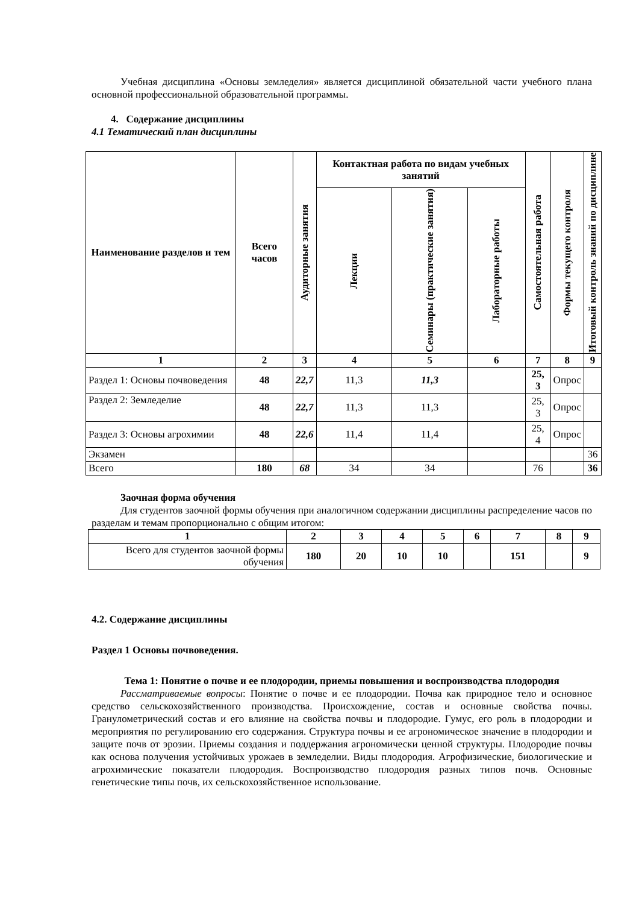Учебная дисциплина «Основы земледелия» является дисциплиной обязательной части учебного плана основной профессиональной образовательной программы.
4. Содержание дисциплины
4.1 Тематический план дисциплины
| Наименование разделов и тем | Всего часов | Аудиторные занятия | Контактная работа по видам учебных занятий | | | Самостоятельная работа | Формы текущего контроля | Итоговый контроль знаний по дисциплине |
| --- | --- | --- | --- | --- | --- | --- | --- | --- |
| | | | Лекции | Семинары (практические занятия) | Лабораторные работы | | | |
| 1 | 2 | 3 | 4 | 5 | 6 | 7 | 8 | 9 |
| Раздел 1: Основы почвоведения | 48 | 22,7 | 11,3 | 11,3 | | 25, 3 | Опрос | |
| Раздел 2: Земледелие | 48 | 22,7 | 11,3 | 11,3 | | 25, 3 | Опрос | |
| Раздел 3: Основы агрохимии | 48 | 22,6 | 11,4 | 11,4 | | 25, 4 | Опрос | |
| Экзамен | | | | | | | | 36 |
| Всего | 180 | 68 | 34 | 34 | | 76 | | 36 |
Заочная форма обучения
Для студентов заочной формы обучения при аналогичном содержании дисциплины распределение часов по разделам и темам пропорционально с общим итогом:
| 1 | 2 | 3 | 4 | 5 | 6 | 7 | 8 | 9 |
| --- | --- | --- | --- | --- | --- | --- | --- | --- |
| Всего для студентов заочной формы обучения | 180 | 20 | 10 | 10 | | 151 | | 9 |
4.2. Содержание дисциплины
Раздел 1 Основы почвоведения.
Тема 1: Понятие о почве и ее плодородии, приемы повышения и воспроизводства плодородия
Рассматриваемые вопросы: Понятие о почве и ее плодородии. Почва как природное тело и основное средство сельскохозяйственного производства. Происхождение, состав и основные свойства почвы. Гранулометрический состав и его влияние на свойства почвы и плодородие. Гумус, его роль в плодородии и мероприятия по регулированию его содержания. Структура почвы и ее агрономическое значение в плодородии и защите почв от эрозии. Приемы создания и поддержания агрономически ценной структуры. Плодородие почвы как основа получения устойчивых урожаев в земледелии. Виды плодородия. Агрофизические, биологические и агрохимические показатели плодородия. Воспроизводство плодородия разных типов почв. Основные генетические типы почв, их сельскохозяйственное использование.